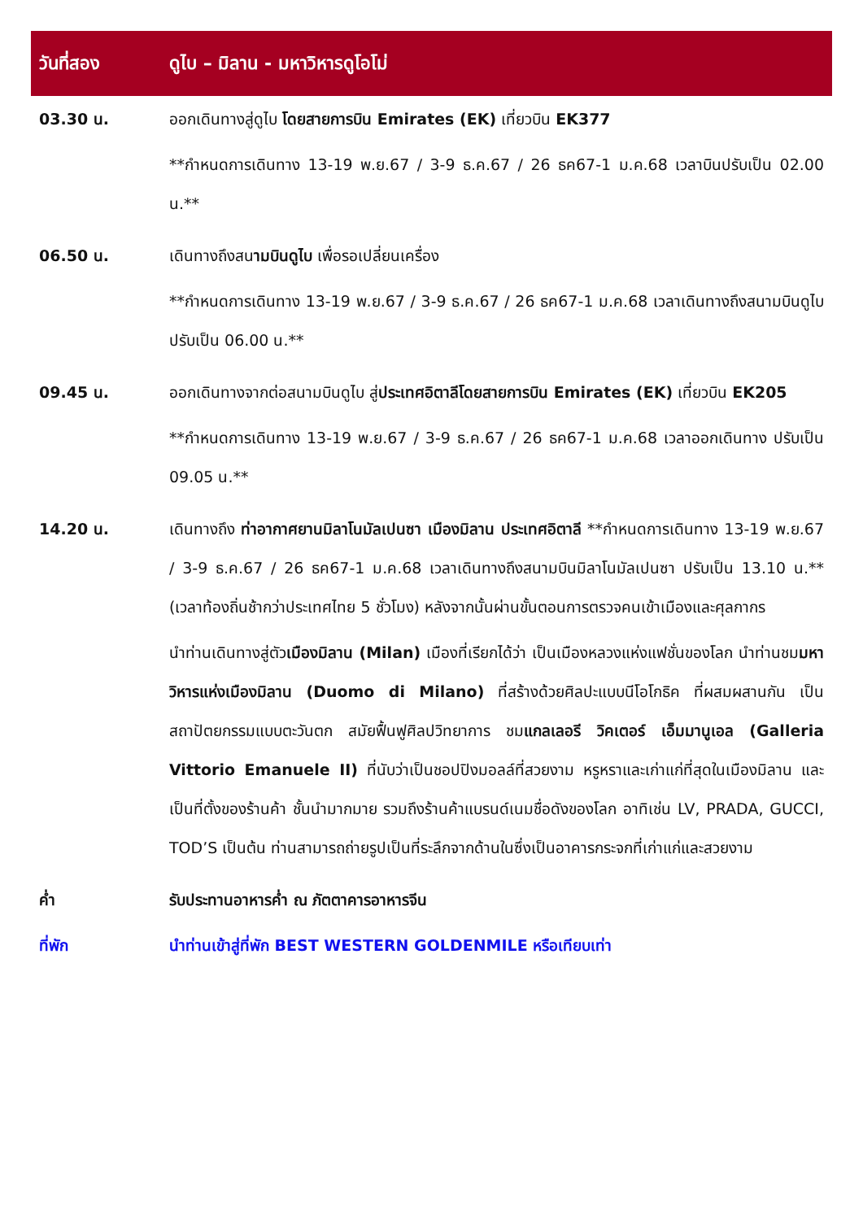| วันที่สอง | ดูไบ – มิลาน - มหาวิหารดูโอโม่ |
| --- | --- |
| 03.30 น. | ออกเดินทางสู่ดูไบ โดยสายการบิน Emirates (EK) เที่ยวบิน EK377 **กำหนดการเดินทาง 13-19 พ.ย.67 / 3-9 ธ.ค.67 / 26 ธค67-1 ม.ค.68 เวลาบินปรับเป็น 02.00 น.** |
| 06.50 น. | เดินทางถึงสน ามบินดูไบ เพื่อรอเปลี่ยนเครื่อง **กำหนดการเดินทาง 13-19 พ.ย.67 / 3-9 ธ.ค.67 / 26 ธค67-1 ม.ค.68 เวลาเดินทางถึงสนามบินดูไบ ปรับเป็น 06.00 น.** |
| 09.45 น. | ออกเดินทางจากต่อสนามบินดูไบ สู่ ประเทศอิตาลีโดยสายการบิน Emirates (EK) เที่ยวบิน EK205 **กำหนดการเดินทาง 13-19 พ.ย.67 / 3-9 ธ.ค.67 / 26 ธค67-1 ม.ค.68 เวลาออกเดินทาง ปรับเป็น 09.05 น.** |
| 14.20 น. | เดินทางถึง ท่าอากาศยานมิลาโนมัลเปนซา เมืองมิลาน ประเทศอิตาลี **กำหนดการเดินทาง 13-19 พ.ย.67 / 3-9 ธ.ค.67 / 26 ธค67-1 ม.ค.68 เวลาเดินทางถึงสนามบินมิลาโนมัลเปนซา ปรับเป็น 13.10 น.** (เวลาท้องถิ่นช้ากว่าประเทศไทย 5 ชั่วโมง) หลังจากนั้นผ่านขั้นตอนการตรวจคนเข้าเมืองและศุลกากร นำท่านเดินทางสู่ตัว เมืองมิลาน (Milan) เมืองที่เรียกได้ว่า เป็นเมืองหลวงแห่งแฟชั่นของโลก นำท่านชม มหาวิหารแห่งเมืองมิลาน (Duomo di Milano) ที่สร้างด้วยศิลปะแบบนีโอโกธิค ที่ผสมผสานกัน เป็นสถาปัตยกรรมแบบตะวันตก สมัยฟื้นฟูศิลปวิทยาการ ชม แกลเลอรี วิคเตอร์ เอ็มมานูเอล (Galleria Vittorio Emanuele II) ที่นับว่าเป็นชอปปิงมอลล์ที่สวยงาม หรูหราและเก่าแก่ที่สุดในเมืองมิลาน และเป็นที่ตั้งของร้านค้า ชั้นนำมากมาย รวมถึงร้านค้าแบรนด์เนมชื่อดังของโลก อาทิเช่น LV, PRADA, GUCCI, TOD’S เป็นต้น ท่านสามารถถ่ายรูปเป็นที่ระลึกจากด้านในซึ่งเป็นอาคารกระจกที่เก่าแก่และสวยงาม |
| ค่ำ | รับประทานอาหารค่ำ ณ ภัตตาคารอาหารจีน |
| ที่พัก | นำท่านเข้าสู่ที่พัก BEST WESTERN GOLDENMILE หรือเทียบเท่า |